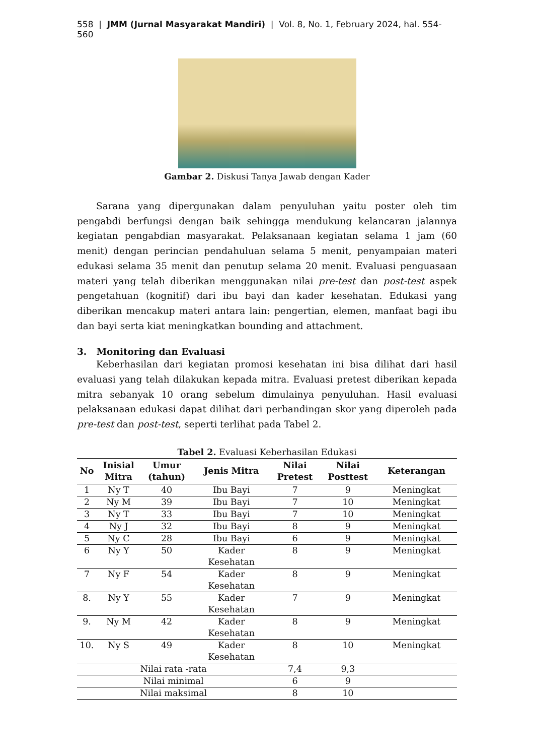558 | JMM (Jurnal Masyarakat Mandiri) | Vol. 8, No. 1, February 2024, hal. 554-560
Gambar 2. Diskusi Tanya Jawab dengan Kader
Sarana yang dipergunakan dalam penyuluhan yaitu poster oleh tim pengabdi berfungsi dengan baik sehingga mendukung kelancaran jalannya kegiatan pengabdian masyarakat. Pelaksanaan kegiatan selama 1 jam (60 menit) dengan perincian pendahuluan selama 5 menit, penyampaian materi edukasi selama 35 menit dan penutup selama 20 menit. Evaluasi penguasaan materi yang telah diberikan menggunakan nilai pre-test dan post-test aspek pengetahuan (kognitif) dari ibu bayi dan kader kesehatan. Edukasi yang diberikan mencakup materi antara lain: pengertian, elemen, manfaat bagi ibu dan bayi serta kiat meningkatkan bounding and attachment.
3. Monitoring dan Evaluasi
Keberhasilan dari kegiatan promosi kesehatan ini bisa dilihat dari hasil evaluasi yang telah dilakukan kepada mitra. Evaluasi pretest diberikan kepada mitra sebanyak 10 orang sebelum dimulainya penyuluhan. Hasil evaluasi pelaksanaan edukasi dapat dilihat dari perbandingan skor yang diperoleh pada pre-test dan post-test, seperti terlihat pada Tabel 2.
Tabel 2. Evaluasi Keberhasilan Edukasi
| No | Inisial Mitra | Umur (tahun) | Jenis Mitra | Nilai Pretest | Nilai Posttest | Keterangan |
| --- | --- | --- | --- | --- | --- | --- |
| 1 | Ny T | 40 | Ibu Bayi | 7 | 9 | Meningkat |
| 2 | Ny M | 39 | Ibu Bayi | 7 | 10 | Meningkat |
| 3 | Ny T | 33 | Ibu Bayi | 7 | 10 | Meningkat |
| 4 | Ny J | 32 | Ibu Bayi | 8 | 9 | Meningkat |
| 5 | Ny C | 28 | Ibu Bayi | 6 | 9 | Meningkat |
| 6 | Ny Y | 50 | Kader Kesehatan | 8 | 9 | Meningkat |
| 7 | Ny F | 54 | Kader Kesehatan | 8 | 9 | Meningkat |
| 8. | Ny Y | 55 | Kader Kesehatan | 7 | 9 | Meningkat |
| 9. | Ny M | 42 | Kader Kesehatan | 8 | 9 | Meningkat |
| 10. | Ny S | 49 | Kader Kesehatan | 8 | 10 | Meningkat |
| Nilai rata -rata | | | | 7,4 | 9,3 | |
| Nilai minimal | | | | 6 | 9 | |
| Nilai maksimal | | | | 8 | 10 | |